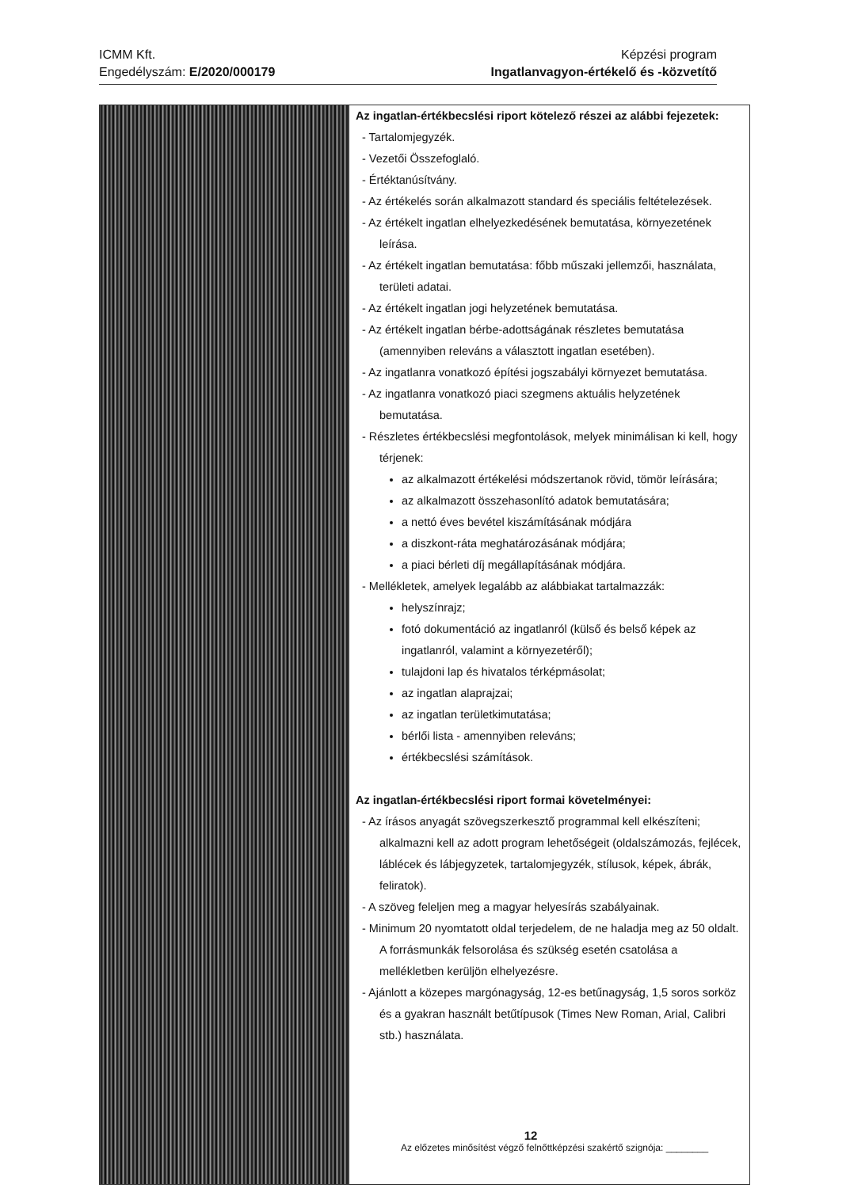ICMM Kft.
Engedélyszám: E/2020/000179
Képzési program
Ingatlanvagyon-értékelő és -közvetítő
| | Az ingatlan-értékbecslési riport kötelező részei az alábbi fejezetek: - Tartalomjegyzék. - Vezetői Összefoglaló. - Értéktanúsítvány. - Az értékelés során alkalmazott standard és speciális feltételezések. - Az értékelt ingatlan elhelyezkedésének bemutatása, környezetének leírása. - Az értékelt ingatlan bemutatása: főbb műszaki jellemzői, használata, területi adatai. - Az értékelt ingatlan jogi helyzetének bemutatása. - Az értékelt ingatlan bérbe-adottságának részletes bemutatása (amennyiben releváns a választott ingatlan esetében). - Az ingatlanra vonatkozó építési jogszabályi környezet bemutatása. - Az ingatlanra vonatkozó piaci szegmens aktuális helyzetének bemutatása. - Részletes értékbecslési megfontolások, melyek minimálisan ki kell, hogy térjenek: az alkalmazott értékelési módszertanok rövid, tömör leírására; az alkalmazott összehasonlító adatok bemutatására; a nettó éves bevétel kiszámításának módjára a diszkont-ráta meghatározásának módjára; a piaci bérleti díj megállapításának módjára. - Mellékletek, amelyek legalább az alábbiakat tartalmazzák: helyszínrajz; fotó dokumentáció az ingatlanról (külső és belső képek az ingatlanról, valamint a környezetéről); tulajdoni lap és hivatalos térképmásolat; az ingatlan alaprajzai; az ingatlan területkimutatása; bérlői lista - amennyiben releváns; értékbecslési számítások. Az ingatlan-értékbecslési riport formai követelményei: - Az írásos anyagát szövegszerkesztő programmal kell elkészíteni; alkalmazni kell az adott program lehetőségeit (oldalszámozás, fejlécek, láblécek és lábjegyzetek, tartalomjegyzék, stílusok, képek, ábrák, feliratok). - A szöveg feleljen meg a magyar helyesírás szabályainak. - Minimum 20 nyomtatott oldal terjedelem, de ne haladja meg az 50 oldalt. A forrásmunkák felsorolása és szükség esetén csatolása a mellékletben kerüljön elhelyezésre. - Ajánlott a közepes margónagyság, 12-es betűnagyság, 1,5 soros sorköz és a gyakran használt betűtípusok (Times New Roman, Arial, Calibri stb.) használata. |
12
Az előzetes minősítést végző felnőttképzési szakértő szignója: ________